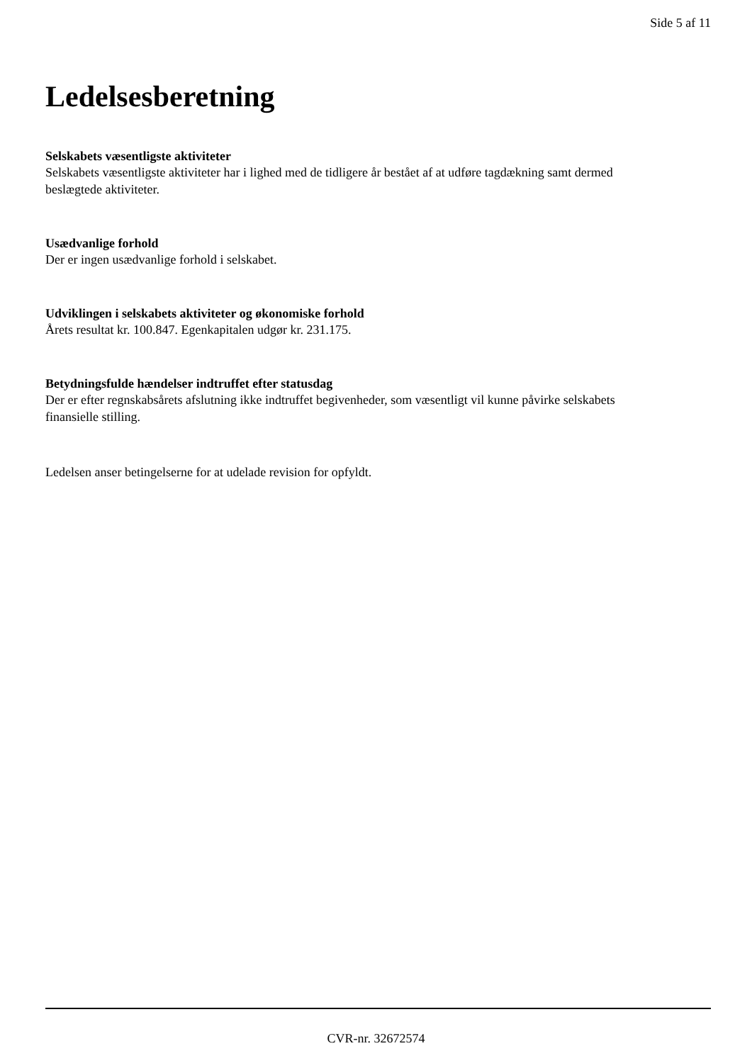Side 5 af 11
Ledelsesberetning
Selskabets væsentligste aktiviteter
Selskabets væsentligste aktiviteter har i lighed med de tidligere år bestået af at udføre tagdækning samt dermed beslægtede aktiviteter.
Usædvanlige forhold
Der er ingen usædvanlige forhold i selskabet.
Udviklingen i selskabets aktiviteter og økonomiske forhold
Årets resultat kr. 100.847. Egenkapitalen udgør kr. 231.175.
Betydningsfulde hændelser indtruffet efter statusdag
Der er efter regnskabsårets afslutning ikke indtruffet begivenheder, som væsentligt vil kunne påvirke selskabets finansielle stilling.
Ledelsen anser betingelserne for at udelade revision for opfyldt.
CVR-nr. 32672574